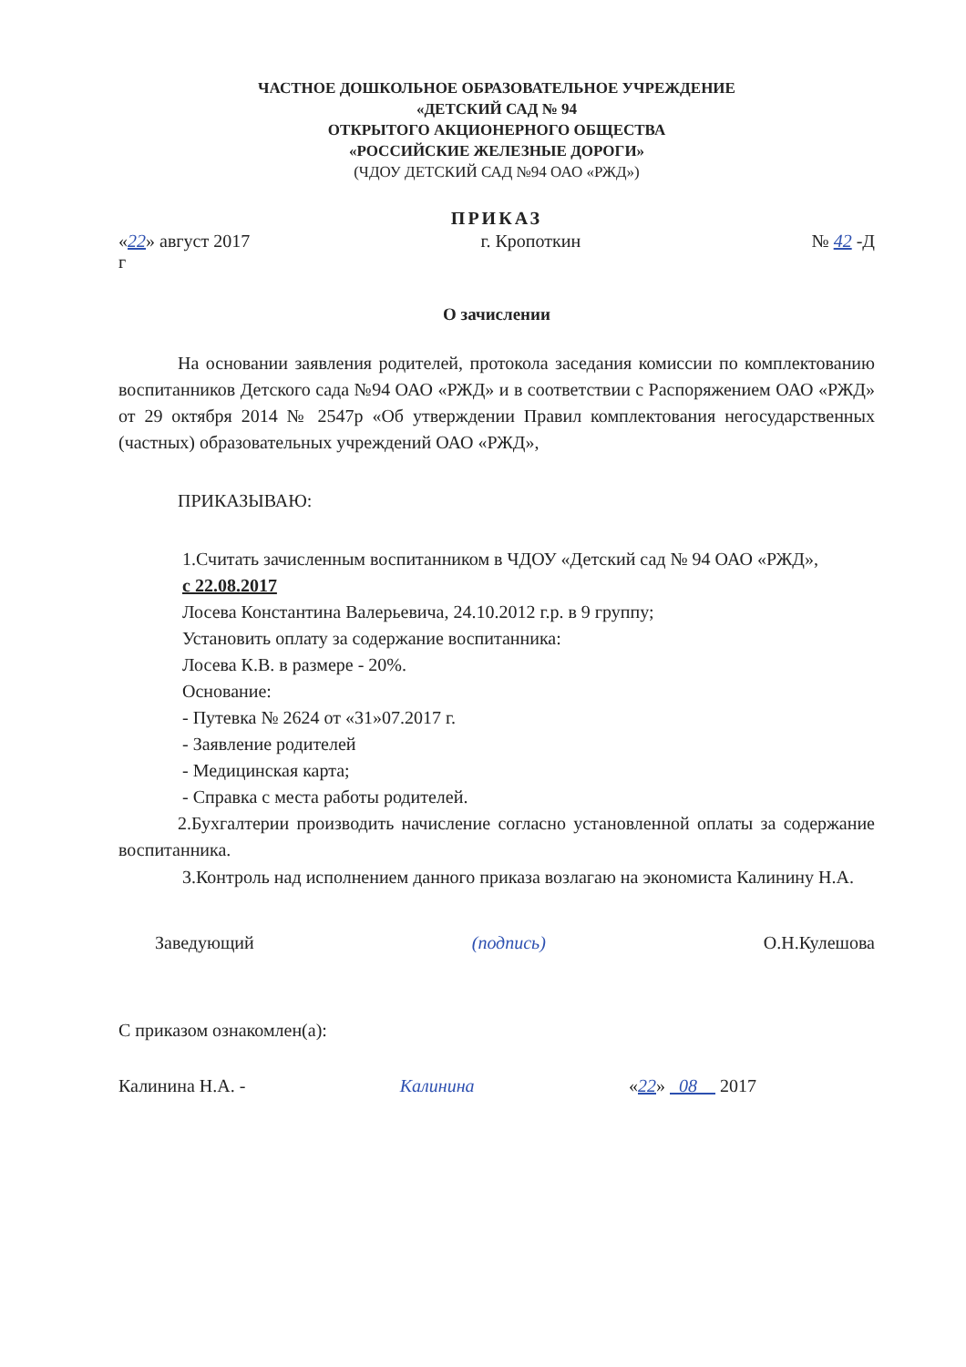ЧАСТНОЕ ДОШКОЛЬНОЕ ОБРАЗОВАТЕЛЬНОЕ УЧРЕЖДЕНИЕ
«ДЕТСКИЙ САД № 94
ОТКРЫТОГО АКЦИОНЕРНОГО ОБЩЕСТВА
«РОССИЙСКИЕ ЖЕЛЕЗНЫЕ ДОРОГИ»
(ЧДОУ ДЕТСКИЙ САД №94 ОАО «РЖД»)
ПРИКАЗ
«22» август 2017
г г. Кропоткин № 42 -Д
О зачислении
На основании заявления родителей, протокола заседания комиссии по комплектованию воспитанников Детского сада №94 ОАО «РЖД» и в соответствии с Распоряжением ОАО «РЖД» от 29 октября 2014 № 2547р «Об утверждении Правил комплектования негосударственных (частных) образовательных учреждений ОАО «РЖД»,
ПРИКАЗЫВАЮ:
1.Считать зачисленным воспитанником в ЧДОУ «Детский сад № 94 ОАО «РЖД»,
с 22.08.2017
Лосева Константина Валерьевича, 24.10.2012 г.р. в 9 группу;
Установить оплату за содержание воспитанника:
Лосева К.В. в размере - 20%.
Основание:
- Путевка № 2624 от «31»07.2017 г.
- Заявление родителей
- Медицинская карта;
- Справка с места работы родителей.
2.Бухгалтерии производить начисление согласно установленной оплаты за содержание воспитанника.
3.Контроль над исполнением данного приказа возлагаю на экономиста Калинину Н.А.
Заведующий (подпись) О.Н.Кулешова
С приказом ознакомлен(а):
Калинина Н.А. - Калинина «22» 08 2017